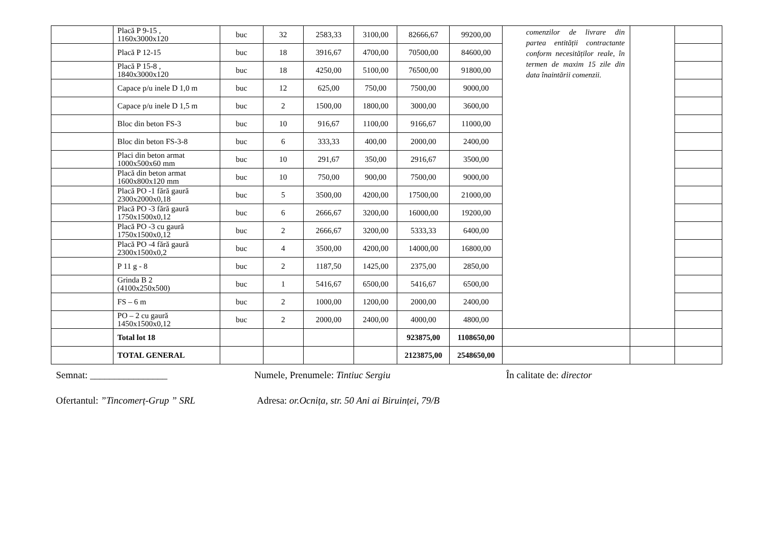| | Placă P 9-15 , 1160x3000x120 | buc | 32 | 2583,33 | 3100,00 | 82666,67 | 99200,00 | comenzilor de livrare din partea entității contractante conform necesităților reale, în termen de maxim 15 zile din data înaintării comenzii. | | |
| | Placă P 12-15 | buc | 18 | 3916,67 | 4700,00 | 70500,00 | 84600,00 | | | |
| | Placă P 15-8 , 1840x3000x120 | buc | 18 | 4250,00 | 5100,00 | 76500,00 | 91800,00 | | | |
| | Capace p/u inele D 1,0 m | buc | 12 | 625,00 | 750,00 | 7500,00 | 9000,00 | | | |
| | Capace p/u inele D 1,5 m | buc | 2 | 1500,00 | 1800,00 | 3000,00 | 3600,00 | | | |
| | Bloc din beton FS-3 | buc | 10 | 916,67 | 1100,00 | 9166,67 | 11000,00 | | | |
| | Bloc din beton FS-3-8 | buc | 6 | 333,33 | 400,00 | 2000,00 | 2400,00 | | | |
| | Placi din beton armat 1000x500x60 mm | buc | 10 | 291,67 | 350,00 | 2916,67 | 3500,00 | | | |
| | Placă din beton armat 1600x800x120 mm | buc | 10 | 750,00 | 900,00 | 7500,00 | 9000,00 | | | |
| | Placă PO -1 fără gaură 2300x2000x0,18 | buc | 5 | 3500,00 | 4200,00 | 17500,00 | 21000,00 | | | |
| | Placă PO -3 fără gaură 1750x1500x0,12 | buc | 6 | 2666,67 | 3200,00 | 16000,00 | 19200,00 | | | |
| | Placă PO -3 cu gaură 1750x1500x0,12 | buc | 2 | 2666,67 | 3200,00 | 5333,33 | 6400,00 | | | |
| | Placă PO -4 fără gaură 2300x1500x0,2 | buc | 4 | 3500,00 | 4200,00 | 14000,00 | 16800,00 | | | |
| | P 11 g - 8 | buc | 2 | 1187,50 | 1425,00 | 2375,00 | 2850,00 | | | |
| | Grinda B 2 (4100x250x500) | buc | 1 | 5416,67 | 6500,00 | 5416,67 | 6500,00 | | | |
| | FS – 6 m | buc | 2 | 1000,00 | 1200,00 | 2000,00 | 2400,00 | | | |
| | PO – 2 cu gaură 1450x1500x0,12 | buc | 2 | 2000,00 | 2400,00 | 4000,00 | 4800,00 | | | |
| | Total lot 18 | | | | | 923875,00 | 1108650,00 | | | |
| | TOTAL GENERAL | | | | | 2123875,00 | 2548650,00 | | | |
Semnat: ________________ Numele, Prenumele: Tintiuc Sergiu În calitate de: director
Ofertantul: ”Tincomerț-Grup ” SRL Adresa: or.Ocnița, str. 50 Ani ai Biruinței, 79/B